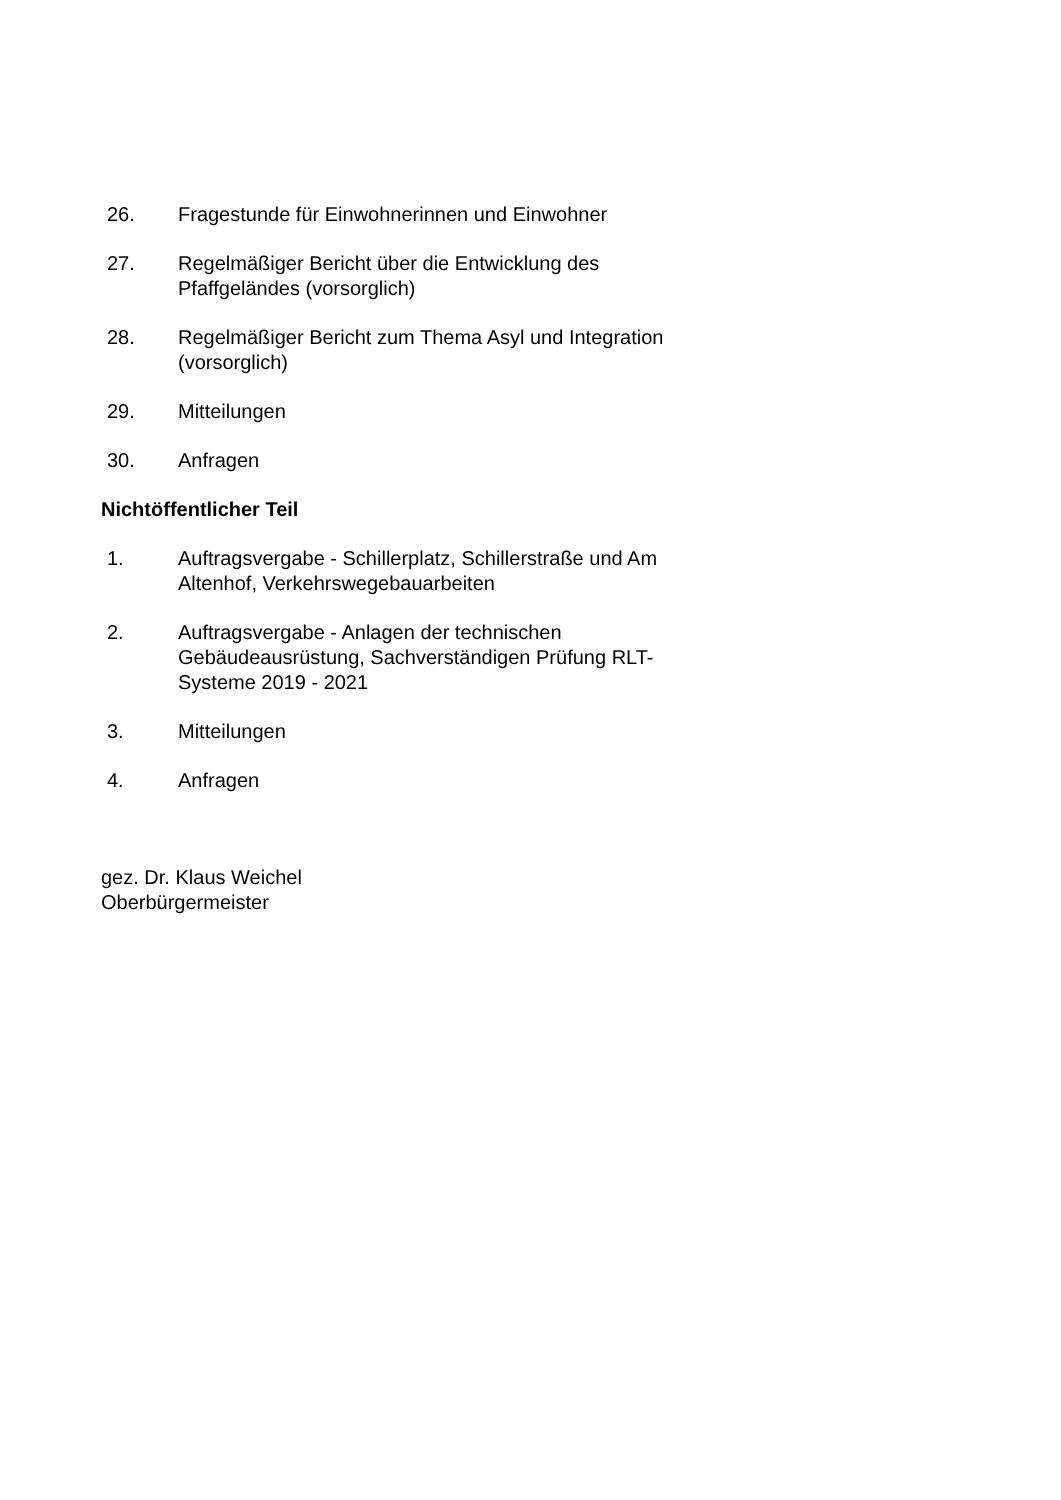26. Fragestunde für Einwohnerinnen und Einwohner
27. Regelmäßiger Bericht über die Entwicklung des Pfaffgeländes (vorsorglich)
28. Regelmäßiger Bericht zum Thema Asyl und Integration (vorsorglich)
29. Mitteilungen
30. Anfragen
Nichtöffentlicher Teil
1. Auftragsvergabe - Schillerplatz, Schillerstraße und Am Altenhof, Verkehrswegebauarbeiten
2. Auftragsvergabe - Anlagen der technischen Gebäudeausrüstung, Sachverständigen Prüfung RLT-Systeme 2019 - 2021
3. Mitteilungen
4. Anfragen
gez. Dr. Klaus Weichel
Oberbürgermeister